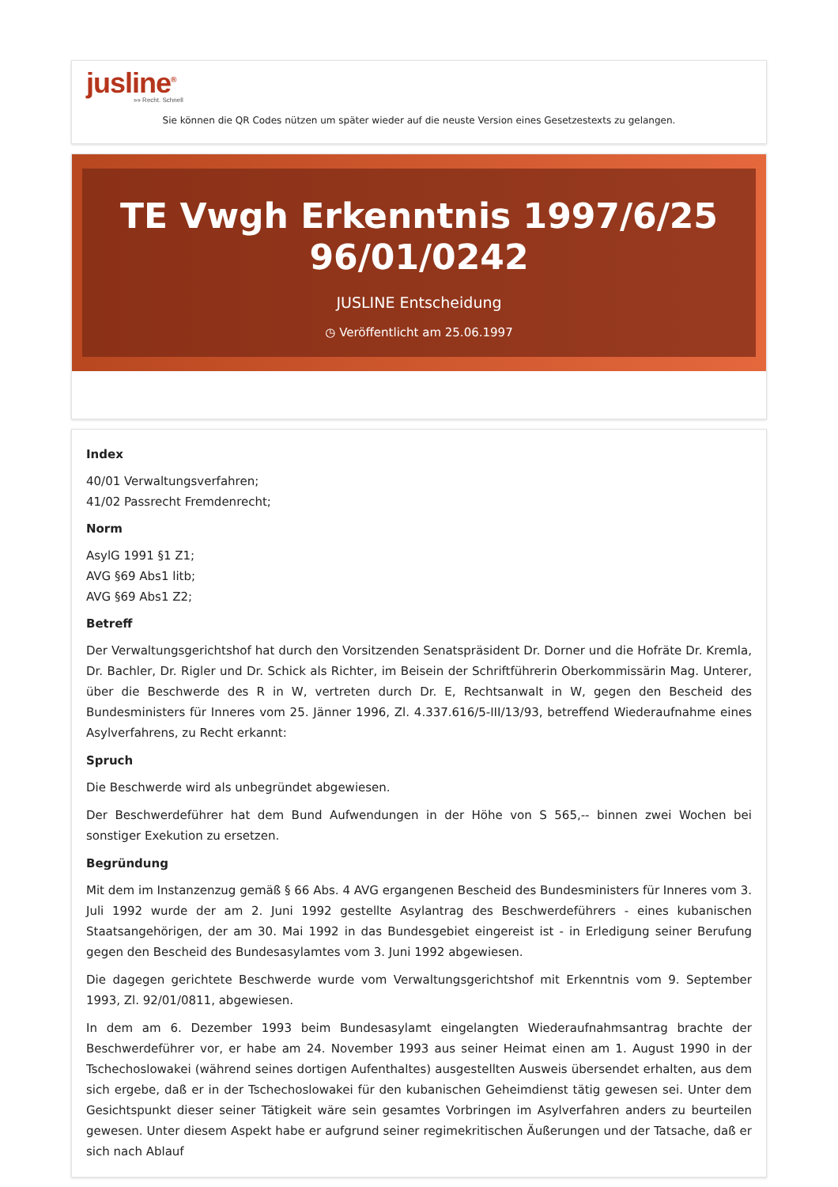jusline<sup>®</sup>
»» Recht. Schnell
Sie können die QR Codes nützen um später wieder auf die neuste Version eines Gesetzestexts zu gelangen.
TE Vwgh Erkenntnis 1997/6/25 96/01/0242
JUSLINE Entscheidung
◷ Veröffentlicht am 25.06.1997
Index
40/01 Verwaltungsverfahren;
41/02 Passrecht Fremdenrecht;
Norm
AsylG 1991 §1 Z1;
AVG §69 Abs1 litb;
AVG §69 Abs1 Z2;
Betreff
Der Verwaltungsgerichtshof hat durch den Vorsitzenden Senatspräsident Dr. Dorner und die Hofräte Dr. Kremla, Dr. Bachler, Dr. Rigler und Dr. Schick als Richter, im Beisein der Schriftführerin Oberkommissärin Mag. Unterer, über die Beschwerde des R in W, vertreten durch Dr. E, Rechtsanwalt in W, gegen den Bescheid des Bundesministers für Inneres vom 25. Jänner 1996, Zl. 4.337.616/5-III/13/93, betreffend Wiederaufnahme eines Asylverfahrens, zu Recht erkannt:
Spruch
Die Beschwerde wird als unbegründet abgewiesen.
Der Beschwerdeführer hat dem Bund Aufwendungen in der Höhe von S 565,-- binnen zwei Wochen bei sonstiger Exekution zu ersetzen.
Begründung
Mit dem im Instanzenzug gemäß § 66 Abs. 4 AVG ergangenen Bescheid des Bundesministers für Inneres vom 3. Juli 1992 wurde der am 2. Juni 1992 gestellte Asylantrag des Beschwerdeführers - eines kubanischen Staatsangehörigen, der am 30. Mai 1992 in das Bundesgebiet eingereist ist - in Erledigung seiner Berufung gegen den Bescheid des Bundesasylamtes vom 3. Juni 1992 abgewiesen.
Die dagegen gerichtete Beschwerde wurde vom Verwaltungsgerichtshof mit Erkenntnis vom 9. September 1993, Zl. 92/01/0811, abgewiesen.
In dem am 6. Dezember 1993 beim Bundesasylamt eingelangten Wiederaufnahmsantrag brachte der Beschwerdeführer vor, er habe am 24. November 1993 aus seiner Heimat einen am 1. August 1990 in der Tschechoslowakei (während seines dortigen Aufenthaltes) ausgestellten Ausweis übersendet erhalten, aus dem sich ergebe, daß er in der Tschechoslowakei für den kubanischen Geheimdienst tätig gewesen sei. Unter dem Gesichtspunkt dieser seiner Tätigkeit wäre sein gesamtes Vorbringen im Asylverfahren anders zu beurteilen gewesen. Unter diesem Aspekt habe er aufgrund seiner regimekritischen Äußerungen und der Tatsache, daß er sich nach Ablauf